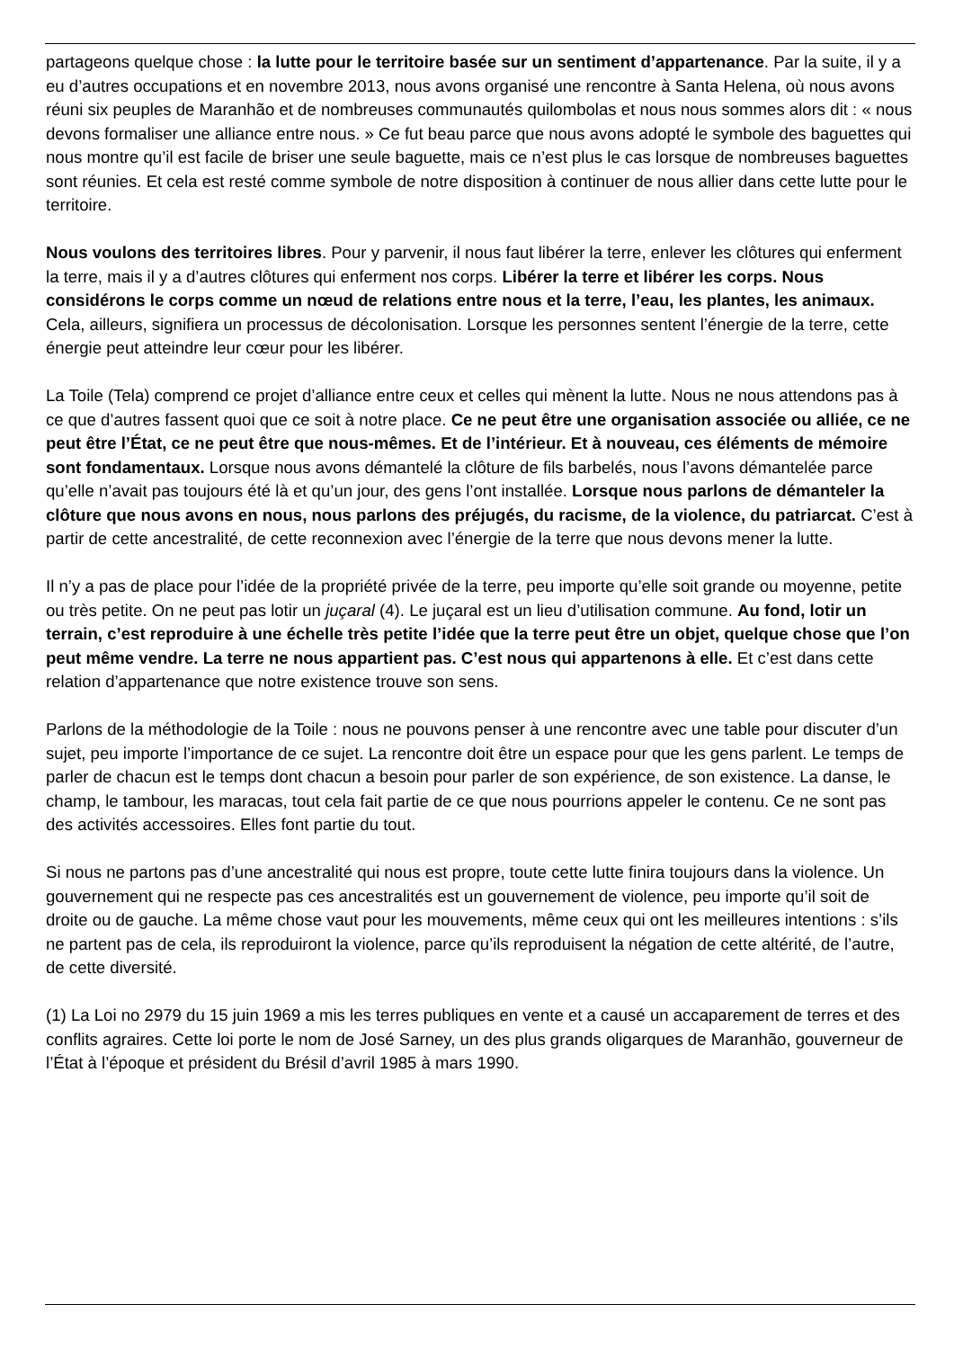partageons quelque chose : la lutte pour le territoire basée sur un sentiment d’appartenance. Par la suite, il y a eu d’autres occupations et en novembre 2013, nous avons organisé une rencontre à Santa Helena, où nous avons réuni six peuples de Maranhão et de nombreuses communautés quilombolas et nous nous sommes alors dit : « nous devons formaliser une alliance entre nous. » Ce fut beau parce que nous avons adopté le symbole des baguettes qui nous montre qu’il est facile de briser une seule baguette, mais ce n’est plus le cas lorsque de nombreuses baguettes sont réunies. Et cela est resté comme symbole de notre disposition à continuer de nous allier dans cette lutte pour le territoire.
Nous voulons des territoires libres. Pour y parvenir, il nous faut libérer la terre, enlever les clôtures qui enferment la terre, mais il y a d’autres clôtures qui enferment nos corps. Libérer la terre et libérer les corps. Nous considérons le corps comme un nœud de relations entre nous et la terre, l’eau, les plantes, les animaux. Cela, ailleurs, signifiera un processus de décolonisation. Lorsque les personnes sentent l’énergie de la terre, cette énergie peut atteindre leur cœur pour les libérer.
La Toile (Tela) comprend ce projet d’alliance entre ceux et celles qui mènent la lutte. Nous ne nous attendons pas à ce que d’autres fassent quoi que ce soit à notre place. Ce ne peut être une organisation associée ou alliée, ce ne peut être l’État, ce ne peut être que nous-mêmes. Et de l’intérieur. Et à nouveau, ces éléments de mémoire sont fondamentaux. Lorsque nous avons démantelé la clôture de fils barbelés, nous l’avons démantelée parce qu’elle n’avait pas toujours été là et qu’un jour, des gens l’ont installée. Lorsque nous parlons de démanteler la clôture que nous avons en nous, nous parlons des préjugés, du racisme, de la violence, du patriarcat. C’est à partir de cette ancestralité, de cette reconnexion avec l’énergie de la terre que nous devons mener la lutte.
Il n’y a pas de place pour l’idée de la propriété privée de la terre, peu importe qu’elle soit grande ou moyenne, petite ou très petite. On ne peut pas lotir un juçaral (4). Le juçaral est un lieu d’utilisation commune. Au fond, lotir un terrain, c’est reproduire à une échelle très petite l’idée que la terre peut être un objet, quelque chose que l’on peut même vendre. La terre ne nous appartient pas. C’est nous qui appartenons à elle. Et c’est dans cette relation d’appartenance que notre existence trouve son sens.
Parlons de la méthodologie de la Toile : nous ne pouvons penser à une rencontre avec une table pour discuter d’un sujet, peu importe l’importance de ce sujet. La rencontre doit être un espace pour que les gens parlent. Le temps de parler de chacun est le temps dont chacun a besoin pour parler de son expérience, de son existence. La danse, le champ, le tambour, les maracas, tout cela fait partie de ce que nous pourrions appeler le contenu. Ce ne sont pas des activités accessoires. Elles font partie du tout.
Si nous ne partons pas d’une ancestralité qui nous est propre, toute cette lutte finira toujours dans la violence. Un gouvernement qui ne respecte pas ces ancestralités est un gouvernement de violence, peu importe qu’il soit de droite ou de gauche. La même chose vaut pour les mouvements, même ceux qui ont les meilleures intentions : s’ils ne partent pas de cela, ils reproduiront la violence, parce qu’ils reproduisent la négation de cette altérité, de l’autre, de cette diversité.
(1) La Loi no 2979 du 15 juin 1969 a mis les terres publiques en vente et a causé un accaparement de terres et des conflits agraires. Cette loi porte le nom de José Sarney, un des plus grands oligarques de Maranhão, gouverneur de l’État à l’époque et président du Brésil d’avril 1985 à mars 1990.